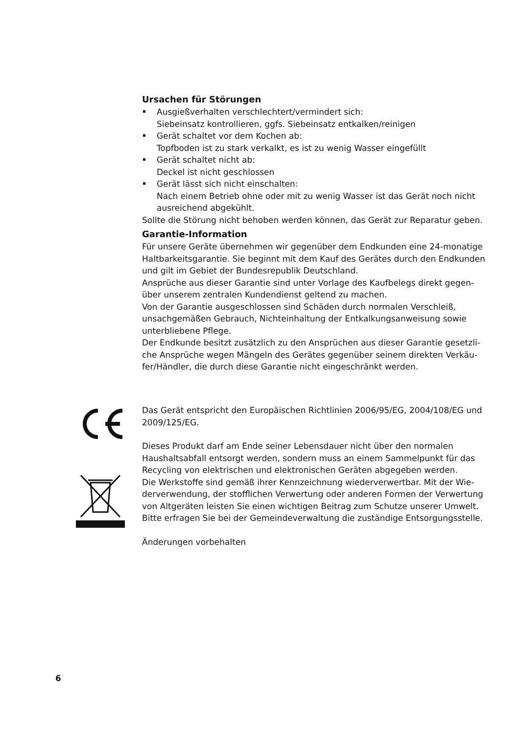Ursachen für Störungen
Ausgießverhalten verschlechtert/vermindert sich:
Siebeinsatz kontrollieren, ggfs. Siebeinsatz entkalken/reinigen
Gerät schaltet vor dem Kochen ab:
Topfboden ist zu stark verkalkt, es ist zu wenig Wasser eingefüllt
Gerät schaltet nicht ab:
Deckel ist nicht geschlossen
Gerät lässt sich nicht einschalten:
Nach einem Betrieb ohne oder mit zu wenig Wasser ist das Gerät noch nicht ausreichend abgekühlt.
Sollte die Störung nicht behoben werden können, das Gerät zur Reparatur geben.
Garantie-Information
Für unsere Geräte übernehmen wir gegenüber dem Endkunden eine 24-monatige Haltbarkeitsgarantie. Sie beginnt mit dem Kauf des Gerätes durch den Endkunden und gilt im Gebiet der Bundesrepublik Deutschland.
Ansprüche aus dieser Garantie sind unter Vorlage des Kaufbelegs direkt gegen-über unserem zentralen Kundendienst geltend zu machen.
Von der Garantie ausgeschlossen sind Schäden durch normalen Verschleiß, unsachgemäßen Gebrauch, Nichteinhaltung der Entkalkungsanweisung sowie unterbliebene Pflege.
Der Endkunde besitzt zusätzlich zu den Ansprüchen aus dieser Garantie gesetzli-che Ansprüche wegen Mängeln des Gerätes gegenüber seinem direkten Verkäu-fer/Händler, die durch diese Garantie nicht eingeschränkt werden.
Das Gerät entspricht den Europäischen Richtlinien 2006/95/EG, 2004/108/EG und 2009/125/EG.
Dieses Produkt darf am Ende seiner Lebensdauer nicht über den normalen Haushaltsabfall entsorgt werden, sondern muss an einem Sammelpunkt für das Recycling von elektrischen und elektronischen Geräten abgegeben werden.
Die Werkstoffe sind gemäß ihrer Kennzeichnung wiederverwertbar. Mit der Wie-derverwendung, der stofflichen Verwertung oder anderen Formen der Verwertung von Altgeräten leisten Sie einen wichtigen Beitrag zum Schutze unserer Umwelt. Bitte erfragen Sie bei der Gemeindeverwaltung die zuständige Entsorgungsstelle.
Änderungen vorbehalten
6